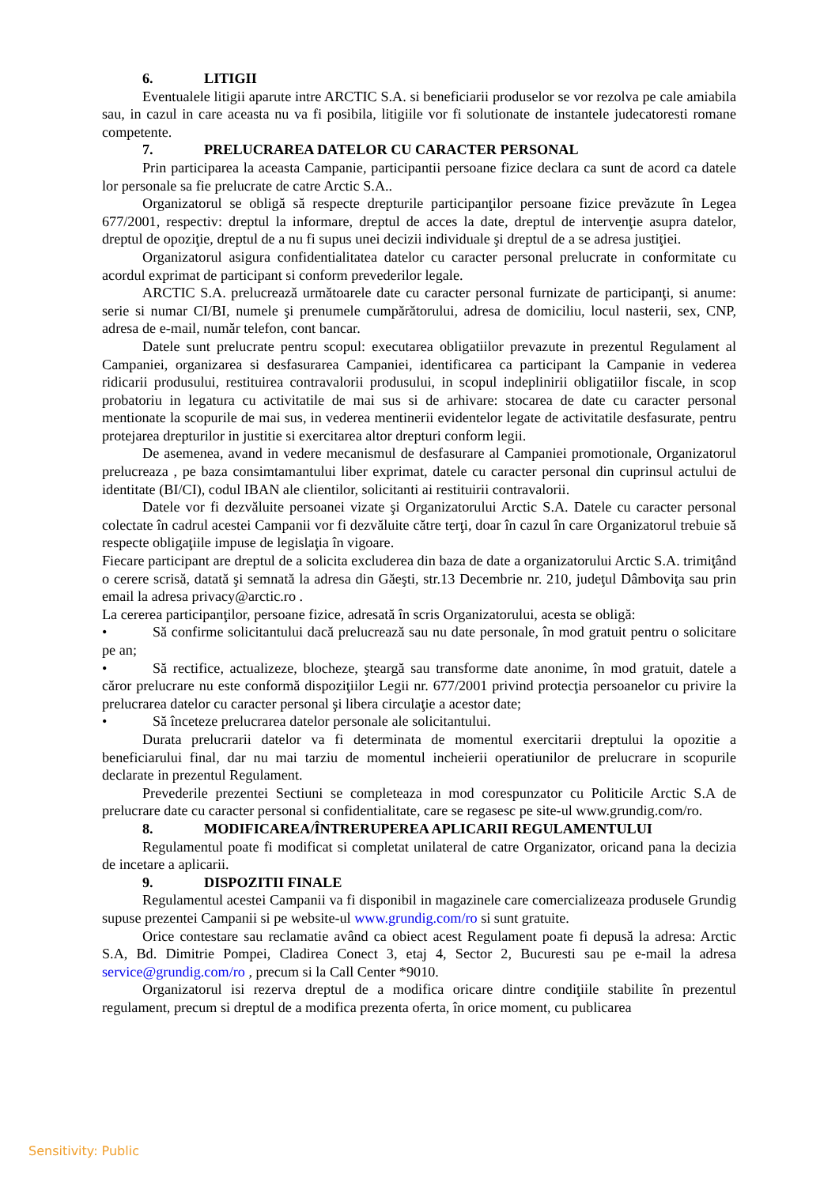6. LITIGII
Eventualele litigii aparute intre ARCTIC S.A. si beneficiarii produselor se vor rezolva pe cale amiabila sau, in cazul in care aceasta nu va fi posibila, litigiile vor fi solutionate de instantele judecatoresti romane competente.
7. PRELUCRAREA DATELOR CU CARACTER PERSONAL
Prin participarea la aceasta Campanie, participantii persoane fizice declara ca sunt de acord ca datele lor personale sa fie prelucrate de catre Arctic S.A..
Organizatorul se obligă să respecte drepturile participanţilor persoane fizice prevăzute în Legea 677/2001, respectiv: dreptul la informare, dreptul de acces la date, dreptul de intervenţie asupra datelor, dreptul de opoziţie, dreptul de a nu fi supus unei decizii individuale şi dreptul de a se adresa justiţiei.
Organizatorul asigura confidentialitatea datelor cu caracter personal prelucrate in conformitate cu acordul exprimat de participant si conform prevederilor legale.
ARCTIC S.A. prelucrează următoarele date cu caracter personal furnizate de participanţi, si anume: serie si numar CI/BI, numele şi prenumele cumpărătorului, adresa de domiciliu, locul nasterii, sex, CNP, adresa de e-mail, număr telefon, cont bancar.
Datele sunt prelucrate pentru scopul: executarea obligatiilor prevazute in prezentul Regulament al Campaniei, organizarea si desfasurarea Campaniei, identificarea ca participant la Campanie in vederea ridicarii produsului, restituirea contravalorii produsului, in scopul indeplinirii obligatiilor fiscale, in scop probatoriu in legatura cu activitatile de mai sus si de arhivare: stocarea de date cu caracter personal mentionate la scopurile de mai sus, in vederea mentinerii evidentelor legate de activitatile desfasurate, pentru protejarea drepturilor in justitie si exercitarea altor drepturi conform legii.
De asemenea, avand in vedere mecanismul de desfasurare al Campaniei promotionale, Organizatorul prelucreaza , pe baza consimtamantului liber exprimat, datele cu caracter personal din cuprinsul actului de identitate (BI/CI), codul IBAN ale clientilor, solicitanti ai restituirii contravalorii.
Datele vor fi dezvăluite persoanei vizate şi Organizatorului Arctic S.A. Datele cu caracter personal colectate în cadrul acestei Campanii vor fi dezvăluite către terţi, doar în cazul în care Organizatorul trebuie să respecte obligaţiile impuse de legislaţia în vigoare.
Fiecare participant are dreptul de a solicita excluderea din baza de date a organizatorului Arctic S.A. trimiţând o cerere scrisă, datată şi semnată la adresa din Găeşti, str.13 Decembrie nr. 210, judeţul Dâmboviţa sau prin email la adresa privacy@arctic.ro .
La cererea participanţilor, persoane fizice, adresată în scris Organizatorului, acesta se obligă:
• Să confirme solicitantului dacă prelucrează sau nu date personale, în mod gratuit pentru o solicitare pe an;
• Să rectifice, actualizeze, blocheze, şteargă sau transforme date anonime, în mod gratuit, datele a căror prelucrare nu este conformă dispoziţiilor Legii nr. 677/2001 privind protecţia persoanelor cu privire la prelucrarea datelor cu caracter personal şi libera circulaţie a acestor date;
• Să înceteze prelucrarea datelor personale ale solicitantului.
Durata prelucrarii datelor va fi determinata de momentul exercitarii dreptului la opozitie a beneficiarului final, dar nu mai tarziu de momentul incheierii operatiunilor de prelucrare in scopurile declarate in prezentul Regulament.
Prevederile prezentei Sectiuni se completeaza in mod corespunzator cu Politicile Arctic S.A de prelucrare date cu caracter personal si confidentialitate, care se regasesc pe site-ul www.grundig.com/ro.
8. MODIFICAREA/ÎNTRERUPEREA APLICARII REGULAMENTULUI
Regulamentul poate fi modificat si completat unilateral de catre Organizator, oricand pana la decizia de incetare a aplicarii.
9. DISPOZITII FINALE
Regulamentul acestei Campanii va fi disponibil in magazinele care comercializeaza produsele Grundig supuse prezentei Campanii si pe website-ul www.grundig.com/ro si sunt gratuite.
Orice contestare sau reclamatie având ca obiect acest Regulament poate fi depusă la adresa: Arctic S.A, Bd. Dimitrie Pompei, Cladirea Conect 3, etaj 4, Sector 2, Bucuresti sau pe e-mail la adresa service@grundig.com/ro , precum si la Call Center *9010.
Organizatorul isi rezerva dreptul de a modifica oricare dintre condiţiile stabilite în prezentul regulament, precum si dreptul de a modifica prezenta oferta, în orice moment, cu publicarea
Sensitivity: Public